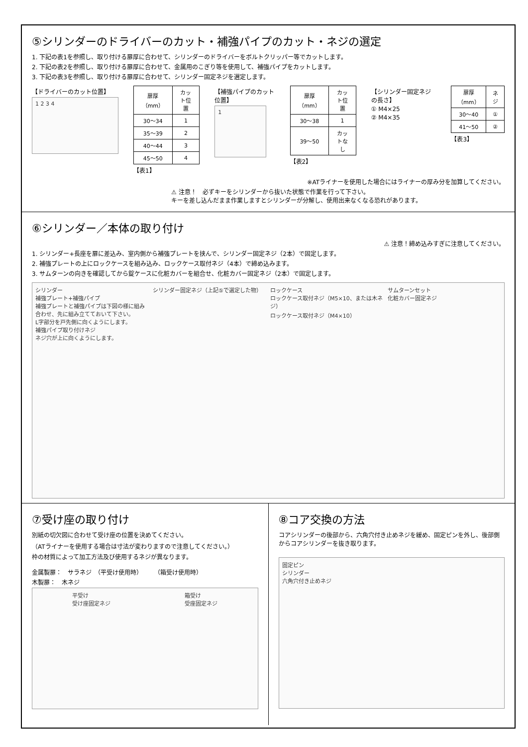⑤シリンダーのドライバーのカット・補強パイプのカット・ネジの選定
1. 下記の表1を参照し、取り付ける扉厚に合わせて、シリンダーのドライバーをボルトクリッパー等でカットします。
2. 下記の表2を参照し、取り付ける扉厚に合わせて、金属用のこぎり等を使用して、補強パイプをカットします。
3. 下記の表3を参照し、取り付ける扉厚に合わせて、シリンダー固定ネジを選定します。
【ドライバーのカット位置】
1 2 3 4
| 扉厚（mm） | カット位置 |
| --- | --- |
| 30～34 | 1 |
| 35～39 | 2 |
| 40～44 | 3 |
| 45～50 | 4 |
【表1】
【補強パイプのカット位置】
1
| 扉厚（mm） | カット位置 |
| --- | --- |
| 30～38 | 1 |
| 39～50 | カットなし |
【表2】
【シリンダー固定ネジの長さ】
① M4×25
② M4×35
| 扉厚（mm） | ネジ |
| --- | --- |
| 30～40 | ① |
| 41～50 | ② |
【表3】
※ATライナーを使用した場合にはライナーの厚み分を加算してください。
⚠ 注意！　必ずキーをシリンダーから抜いた状態で作業を行って下さい。
キーを差し込んだまま作業しますとシリンダーが分解し、使用出来なくなる恐れがあります。
⑥シリンダー／本体の取り付け
⚠ 注意！締め込みすぎに注意してください。
1. シリンダー+長座を扉に差込み、室内側から補強プレートを挟んで、シリンダー固定ネジ（2本）で固定します。
2. 補強プレートの上にロックケースを組み込み、ロックケース取付ネジ（4本）で締め込みます。
3. サムターンの向きを確認してから錠ケースに化粧カバーを組合せ、化粧カバー固定ネジ（2本）で固定します。
シリンダー
補強プレート+補強パイプ
補強プレートと補強パイプは下図の様に組み合わせ、先に組み立てておいて下さい。
L字部分を戸先側に向くようにします。
補強パイプ取り付けネジ
ネジ穴が上に向くようにします。
シリンダー固定ネジ（上記⑤で選定した物）
ロックケース
ロックケース取付ネジ（M5×10、または木ネジ）
ロックケース取付ネジ（M4×10）
サムターンセット
化粧カバー固定ネジ
⑦受け座の取り付け
別紙の切欠図に合わせて受け座の位置を決めてください。
（ATライナーを使用する場合は寸法が変わりますので注意してください。）
枠の材質によって加工方法及び使用するネジが異なります。
金属製扉：　サラネジ　（平受け使用時）　　　（箱受け使用時）
木製扉：　木ネジ
平受け
受け座固定ネジ 箱受け
受座固定ネジ
⑧コア交換の方法
コアシリンダーの後部から、六角穴付き止めネジを緩め、固定ピンを外し、後部側からコアシリンダーを抜き取ります。
固定ピン
シリンダー
六角穴付き止めネジ